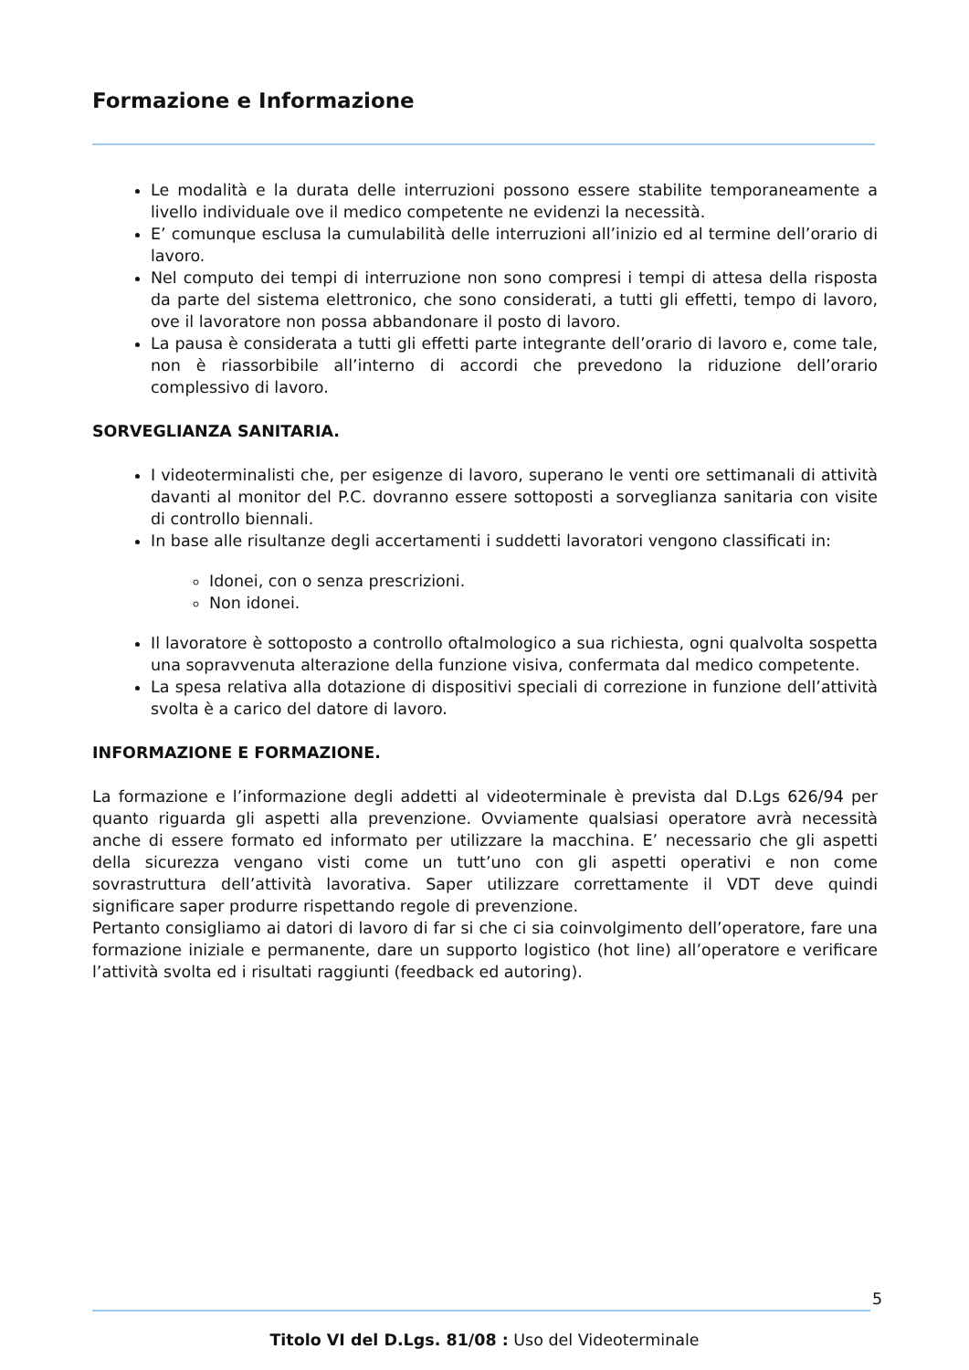Formazione e Informazione
Le modalità e la durata delle interruzioni possono essere stabilite temporaneamente a livello individuale ove il medico competente ne evidenzi la necessità.
E’ comunque esclusa la cumulabilità delle interruzioni all’inizio ed al termine dell’orario di lavoro.
Nel computo dei tempi di interruzione non sono compresi i tempi di attesa della risposta da parte del sistema elettronico, che sono considerati, a tutti gli effetti, tempo di lavoro, ove il lavoratore non possa abbandonare il posto di lavoro.
La pausa è considerata a tutti gli effetti parte integrante dell’orario di lavoro e, come tale, non è riassorbibile all’interno di accordi che prevedono la riduzione dell’orario complessivo di lavoro.
SORVEGLIANZA SANITARIA.
I videoterminalisti che, per esigenze di lavoro, superano le venti ore settimanali di attività davanti al monitor del P.C. dovranno essere sottoposti a sorveglianza sanitaria con visite di controllo biennali.
In base alle risultanze degli accertamenti i suddetti lavoratori vengono classificati in:
Idonei, con o senza prescrizioni.
Non idonei.
Il lavoratore è sottoposto a controllo oftalmologico a sua richiesta, ogni qualvolta sospetta una sopravvenuta alterazione della funzione visiva, confermata dal medico competente.
La spesa relativa alla dotazione di dispositivi speciali di correzione in funzione dell’attività svolta è a carico del datore di lavoro.
INFORMAZIONE E FORMAZIONE.
La formazione e l’informazione degli addetti al videoterminale è prevista dal D.Lgs 626/94 per quanto riguarda gli aspetti alla prevenzione. Ovviamente qualsiasi operatore avrà necessità anche di essere formato ed informato per utilizzare la macchina. E’ necessario che gli aspetti della sicurezza vengano visti come un tutt’uno con gli aspetti operativi e non come sovrastruttura dell’attività lavorativa. Saper utilizzare correttamente il VDT deve quindi significare saper produrre rispettando regole di prevenzione.
Pertanto consigliamo ai datori di lavoro di far si che ci sia coinvolgimento dell’operatore, fare una formazione iniziale e permanente, dare un supporto logistico (hot line) all’operatore e verificare l’attività svolta ed i risultati raggiunti (feedback ed autoring).
5
Titolo VI del D.Lgs. 81/08 : Uso del Videoterminale